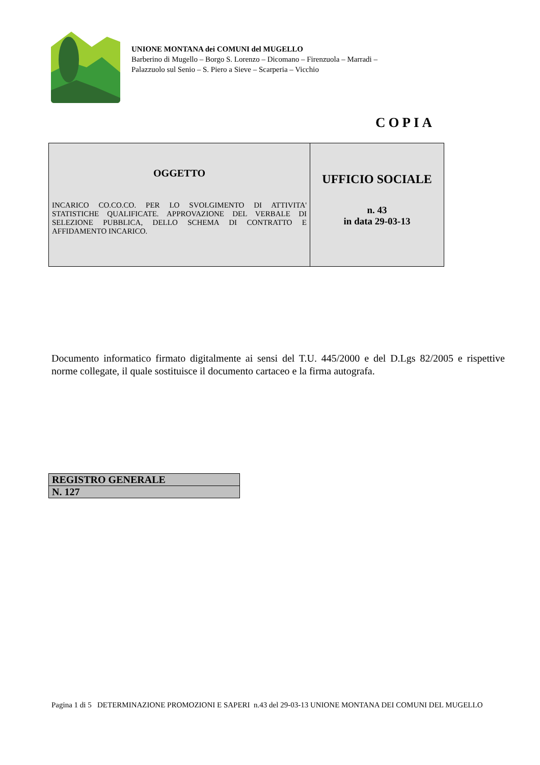UNIONE MONTANA dei COMUNI del MUGELLO
Barberino di Mugello – Borgo S. Lorenzo – Dicomano – Firenzuola – Marradi –
Palazzuolo sul Senio – S. Piero a Sieve – Scarperia – Vicchio
COPIA
| OGGETTO INCARICO CO.CO.CO. PER LO SVOLGIMENTO DI ATTIVITA' STATISTICHE QUALIFICATE. APPROVAZIONE DEL VERBALE DI SELEZIONE PUBBLICA, DELLO SCHEMA DI CONTRATTO E AFFIDAMENTO INCARICO. | UFFICIO SOCIALE n. 43 in data 29-03-13 |
Documento informatico firmato digitalmente ai sensi del T.U. 445/2000 e del D.Lgs 82/2005 e rispettive norme collegate, il quale sostituisce il documento cartaceo e la firma autografa.
| REGISTRO GENERALE |
| N. 127 |
Pagina 1 di 5 DETERMINAZIONE PROMOZIONI E SAPERI n.43 del 29-03-13 UNIONE MONTANA DEI COMUNI DEL MUGELLO